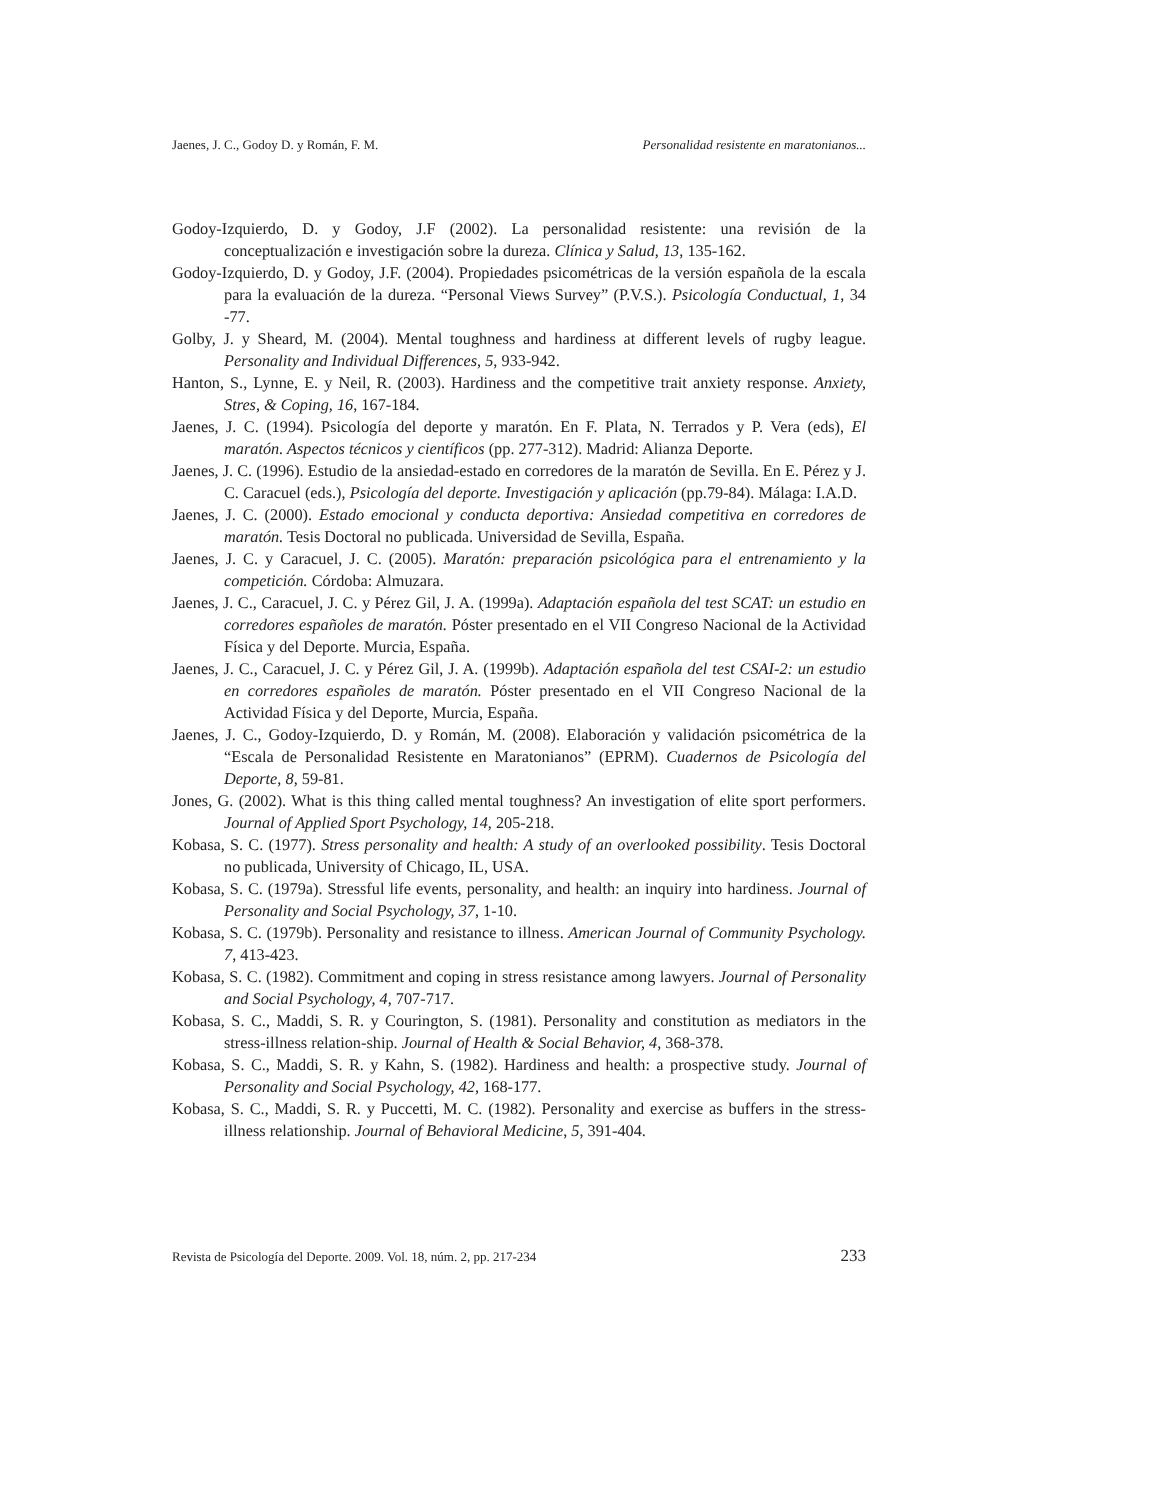Jaenes, J. C., Godoy D. y Román, F. M. Personalidad resistente en maratonianos...
Godoy-Izquierdo, D. y Godoy, J.F (2002). La personalidad resistente: una revisión de la conceptualización e investigación sobre la dureza. Clínica y Salud, 13, 135-162.
Godoy-Izquierdo, D. y Godoy, J.F. (2004). Propiedades psicométricas de la versión española de la escala para la evaluación de la dureza. “Personal Views Survey” (P.V.S.). Psicología Conductual, 1, 34 -77.
Golby, J. y Sheard, M. (2004). Mental toughness and hardiness at different levels of rugby league. Personality and Individual Differences, 5, 933-942.
Hanton, S., Lynne, E. y Neil, R. (2003). Hardiness and the competitive trait anxiety response. Anxiety, Stres, & Coping, 16, 167-184.
Jaenes, J. C. (1994). Psicología del deporte y maratón. En F. Plata, N. Terrados y P. Vera (eds), El maratón. Aspectos técnicos y científicos (pp. 277-312). Madrid: Alianza Deporte.
Jaenes, J. C. (1996). Estudio de la ansiedad-estado en corredores de la maratón de Sevilla. En E. Pérez y J. C. Caracuel (eds.), Psicología del deporte. Investigación y aplicación (pp.79-84). Málaga: I.A.D.
Jaenes, J. C. (2000). Estado emocional y conducta deportiva: Ansiedad competitiva en corredores de maratón. Tesis Doctoral no publicada. Universidad de Sevilla, España.
Jaenes, J. C. y Caracuel, J. C. (2005). Maratón: preparación psicológica para el entrenamiento y la competición. Córdoba: Almuzara.
Jaenes, J. C., Caracuel, J. C. y Pérez Gil, J. A. (1999a). Adaptación española del test SCAT: un estudio en corredores españoles de maratón. Póster presentado en el VII Congreso Nacional de la Actividad Física y del Deporte. Murcia, España.
Jaenes, J. C., Caracuel, J. C. y Pérez Gil, J. A. (1999b). Adaptación española del test CSAI-2: un estudio en corredores españoles de maratón. Póster presentado en el VII Congreso Nacional de la Actividad Física y del Deporte, Murcia, España.
Jaenes, J. C., Godoy-Izquierdo, D. y Román, M. (2008). Elaboración y validación psicométrica de la “Escala de Personalidad Resistente en Maratonianos” (EPRM). Cuadernos de Psicología del Deporte, 8, 59-81.
Jones, G. (2002). What is this thing called mental toughness? An investigation of elite sport performers. Journal of Applied Sport Psychology, 14, 205-218.
Kobasa, S. C. (1977). Stress personality and health: A study of an overlooked possibility. Tesis Doctoral no publicada, University of Chicago, IL, USA.
Kobasa, S. C. (1979a). Stressful life events, personality, and health: an inquiry into hardiness. Journal of Personality and Social Psychology, 37, 1-10.
Kobasa, S. C. (1979b). Personality and resistance to illness. American Journal of Community Psychology. 7, 413-423.
Kobasa, S. C. (1982). Commitment and coping in stress resistance among lawyers. Journal of Personality and Social Psychology, 4, 707-717.
Kobasa, S. C., Maddi, S. R. y Courington, S. (1981). Personality and constitution as mediators in the stress-illness relation-ship. Journal of Health & Social Behavior, 4, 368-378.
Kobasa, S. C., Maddi, S. R. y Kahn, S. (1982). Hardiness and health: a prospective study. Journal of Personality and Social Psychology, 42, 168-177.
Kobasa, S. C., Maddi, S. R. y Puccetti, M. C. (1982). Personality and exercise as buffers in the stress-illness relationship. Journal of Behavioral Medicine, 5, 391-404.
Revista de Psicología del Deporte. 2009. Vol. 18, núm. 2, pp. 217-234 233